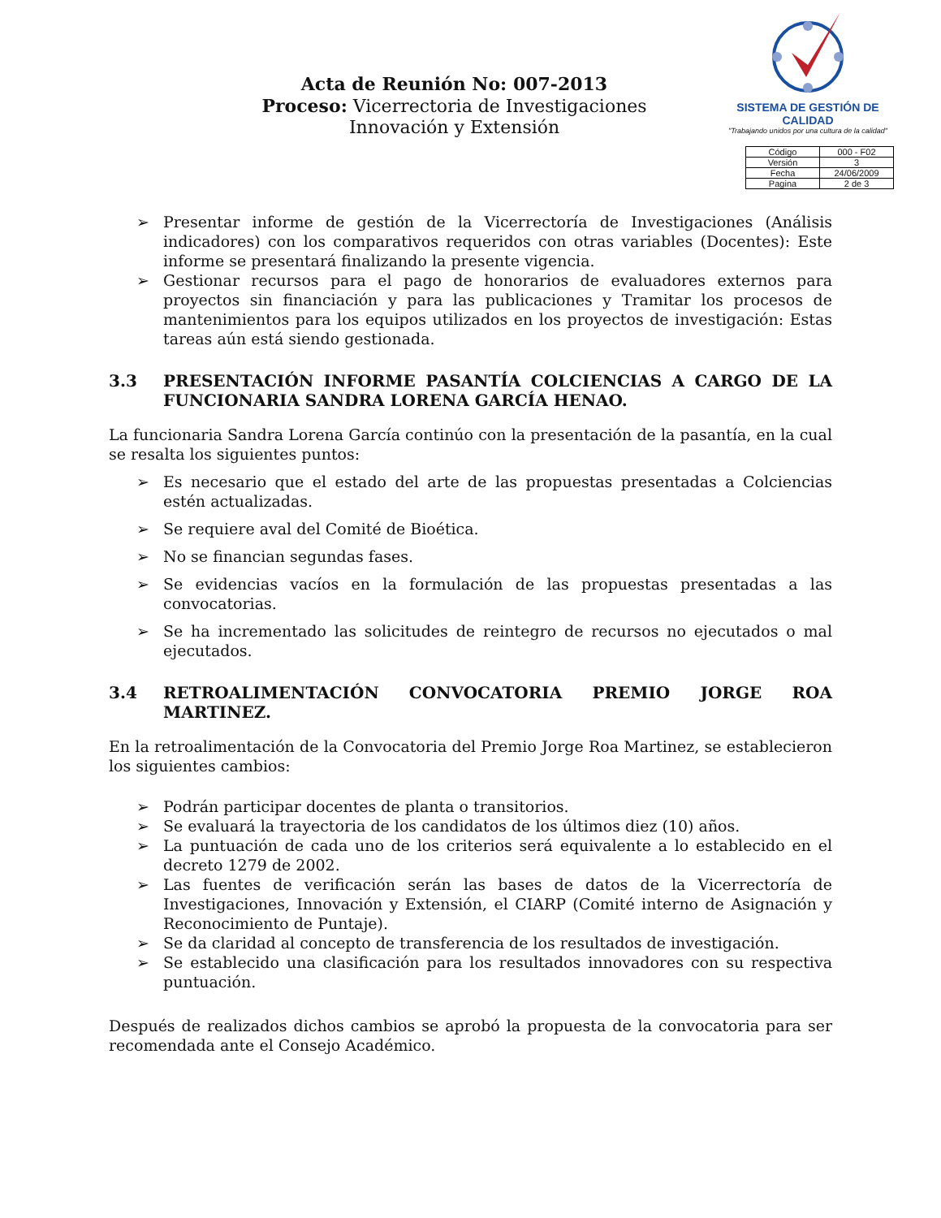Acta de Reunión No: 007-2013
Proceso: Vicerrectoria de Investigaciones
Innovación y Extensión
SISTEMA DE GESTIÓN DE CALIDAD
"Trabajando unidos por una cultura de la calidad"
| Código | 000 - F02 |
| Versión | 3 |
| Fecha | 24/06/2009 |
| Pagina | 2 de 3 |
➢ Presentar informe de gestión de la Vicerrectoría de Investigaciones (Análisis indicadores) con los comparativos requeridos con otras variables (Docentes): Este informe se presentará finalizando la presente vigencia.
➢ Gestionar recursos para el pago de honorarios de evaluadores externos para proyectos sin financiación y para las publicaciones y Tramitar los procesos de mantenimientos para los equipos utilizados en los proyectos de investigación: Estas tareas aún está siendo gestionada.
3.3 PRESENTACIÓN INFORME PASANTÍA COLCIENCIAS A CARGO DE LA FUNCIONARIA SANDRA LORENA GARCÍA HENAO.
La funcionaria Sandra Lorena García continúo con la presentación de la pasantía, en la cual se resalta los siguientes puntos:
➢ Es necesario que el estado del arte de las propuestas presentadas a Colciencias estén actualizadas.
➢ Se requiere aval del Comité de Bioética.
➢ No se financian segundas fases.
➢ Se evidencias vacíos en la formulación de las propuestas presentadas a las convocatorias.
➢ Se ha incrementado las solicitudes de reintegro de recursos no ejecutados o mal ejecutados.
3.4 RETROALIMENTACIÓN CONVOCATORIA PREMIO JORGE ROA MARTINEZ.
En la retroalimentación de la Convocatoria del Premio Jorge Roa Martinez, se establecieron los siguientes cambios:
➢ Podrán participar docentes de planta o transitorios.
➢ Se evaluará la trayectoria de los candidatos de los últimos diez (10) años.
➢ La puntuación de cada uno de los criterios será equivalente a lo establecido en el decreto 1279 de 2002.
➢ Las fuentes de verificación serán las bases de datos de la Vicerrectoría de Investigaciones, Innovación y Extensión, el CIARP (Comité interno de Asignación y Reconocimiento de Puntaje).
➢ Se da claridad al concepto de transferencia de los resultados de investigación.
➢ Se establecido una clasificación para los resultados innovadores con su respectiva puntuación.
Después de realizados dichos cambios se aprobó la propuesta de la convocatoria para ser recomendada ante el Consejo Académico.